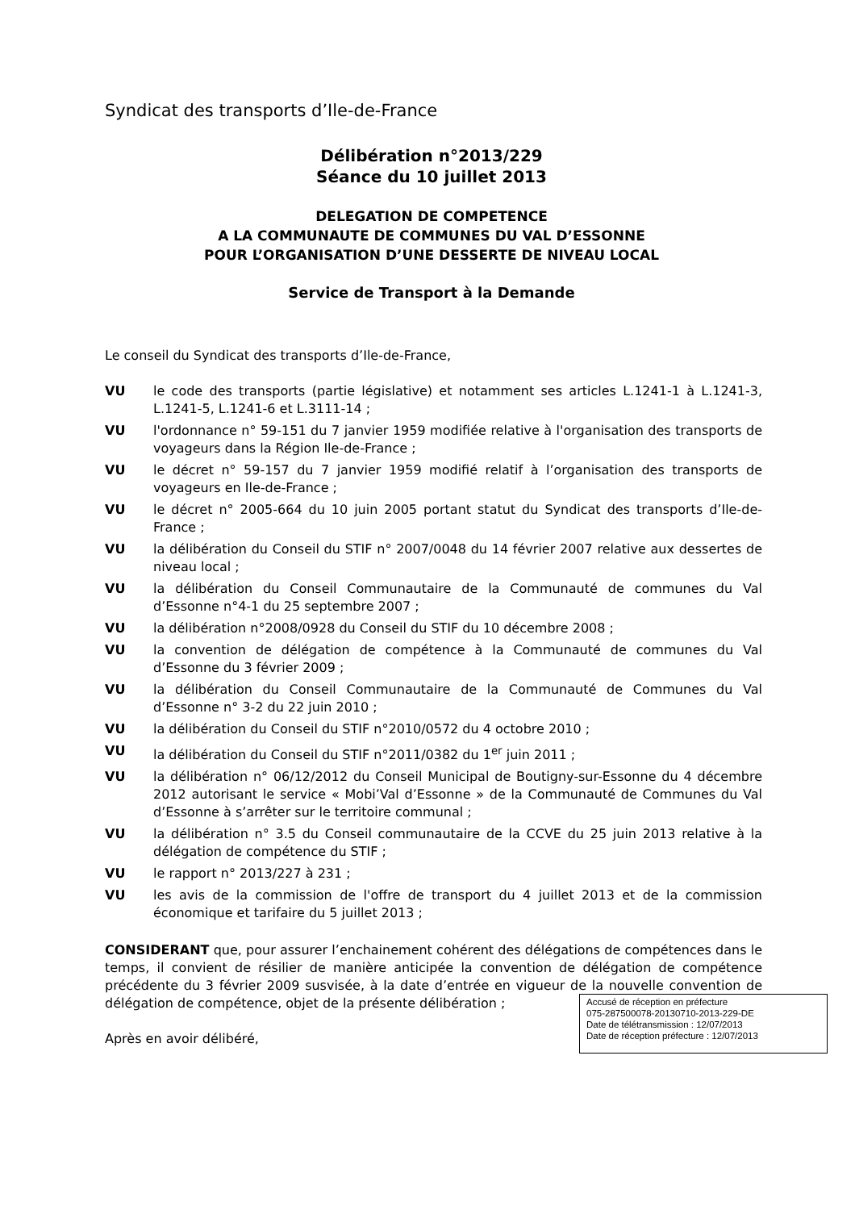Syndicat des transports d’Ile-de-France
Délibération n°2013/229
Séance du 10 juillet 2013
DELEGATION DE COMPETENCE
A LA COMMUNAUTE DE COMMUNES DU VAL D’ESSONNE
POUR L’ORGANISATION D’UNE DESSERTE DE NIVEAU LOCAL
Service de Transport à la Demande
Le conseil du Syndicat des transports d’Ile-de-France,
VU le code des transports (partie législative) et notamment ses articles L.1241-1 à L.1241-3, L.1241-5, L.1241-6 et L.3111-14 ;
VU l'ordonnance n° 59-151 du 7 janvier 1959 modifiée relative à l'organisation des transports de voyageurs dans la Région Ile-de-France ;
VU le décret n° 59-157 du 7 janvier 1959 modifié relatif à l’organisation des transports de voyageurs en Ile-de-France ;
VU le décret n° 2005-664 du 10 juin 2005 portant statut du Syndicat des transports d’Ile-de-France ;
VU la délibération du Conseil du STIF n° 2007/0048 du 14 février 2007 relative aux dessertes de niveau local ;
VU la délibération du Conseil Communautaire de la Communauté de communes du Val d’Essonne n°4-1 du 25 septembre 2007 ;
VU la délibération n°2008/0928 du Conseil du STIF du 10 décembre 2008 ;
VU la convention de délégation de compétence à la Communauté de communes du Val d’Essonne du 3 février 2009 ;
VU la délibération du Conseil Communautaire de la Communauté de Communes du Val d’Essonne n° 3-2 du 22 juin 2010 ;
VU la délibération du Conseil du STIF n°2010/0572 du 4 octobre 2010 ;
VU la délibération du Conseil du STIF n°2011/0382 du 1<sup>er</sup> juin 2011 ;
VU la délibération n° 06/12/2012 du Conseil Municipal de Boutigny-sur-Essonne du 4 décembre 2012 autorisant le service « Mobi’Val d’Essonne » de la Communauté de Communes du Val d’Essonne à s’arrêter sur le territoire communal ;
VU la délibération n° 3.5 du Conseil communautaire de la CCVE du 25 juin 2013 relative à la délégation de compétence du STIF ;
VU le rapport n° 2013/227 à 231 ;
VU les avis de la commission de l'offre de transport du 4 juillet 2013 et de la commission économique et tarifaire du 5 juillet 2013 ;
CONSIDERANT que, pour assurer l’enchainement cohérent des délégations de compétences dans le temps, il convient de résilier de manière anticipée la convention de délégation de compétence précédente du 3 février 2009 susvisée, à la date d’entrée en vigueur de la nouvelle convention de délégation de compétence, objet de la présente délibération ;
Après en avoir délibéré,
Accusé de réception en préfecture
075-287500078-20130710-2013-229-DE
Date de télétransmission : 12/07/2013
Date de réception préfecture : 12/07/2013